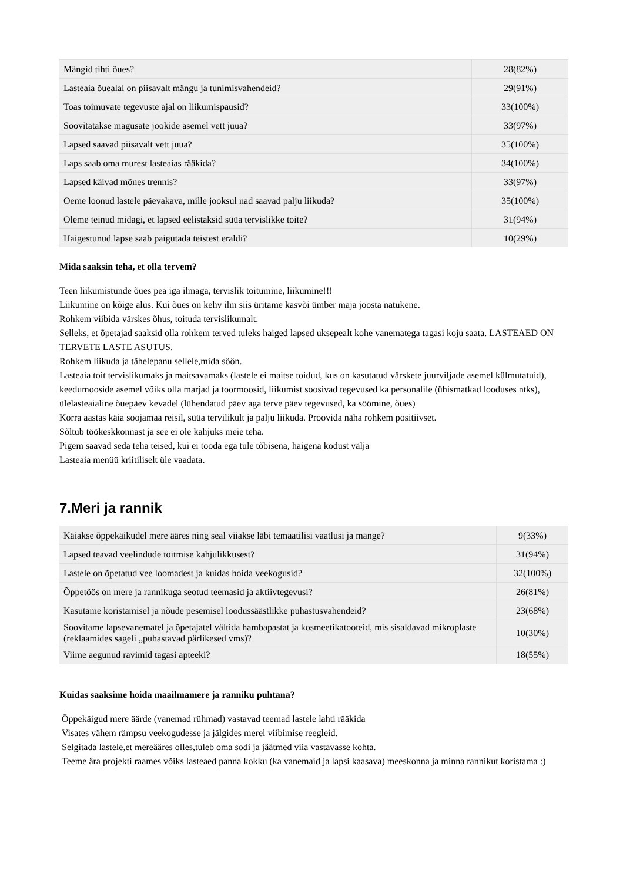| Mängid tihti õues? | 28(82%) |
| Lasteaia õuealal on piisavalt mängu ja tunimisvahendeid? | 29(91%) |
| Toas toimuvate tegevuste ajal on liikumispausid? | 33(100%) |
| Soovitatakse magusate jookide asemel vett juua? | 33(97%) |
| Lapsed saavad piisavalt vett juua? | 35(100%) |
| Laps saab oma murest lasteaias rääkida? | 34(100%) |
| Lapsed käivad mõnes trennis? | 33(97%) |
| Oeme loonud lastele päevakava, mille jooksul nad saavad palju liikuda? | 35(100%) |
| Oleme teinud midagi, et lapsed eelistaksid süüa tervislikke toite? | 31(94%) |
| Haigestunud lapse saab paigutada teistest eraldi? | 10(29%) |
Mida saaksin teha, et olla tervem?
Teen liikumistunde õues pea iga ilmaga, tervislik toitumine, liikumine!!!
Liikumine on kõige alus. Kui õues on kehv ilm siis üritame kasvõi ümber maja joosta natukene.
Rohkem viibida värskes õhus, toituda tervislikumalt.
Selleks, et õpetajad saaksid olla rohkem terved tuleks haiged lapsed uksepealt kohe vanematega tagasi koju saata. LASTEAED ON TERVETE LASTE ASUTUS.
Rohkem liikuda ja tähelepanu sellele,mida söön.
Lasteaia toit tervislikumaks ja maitsavamaks (lastele ei maitse toidud, kus on kasutatud värskete juurviljade asemel külmutatuid), keedumooside asemel võiks olla marjad ja toormoosid, liikumist soosivad tegevused ka personalile (ühismatkad looduses ntks), ülelasteaialine õuepäev kevadel (lühendatud päev aga terve päev tegevused, ka söömine, õues)
Korra aastas käia soojamaa reisil, süüa tervilikult ja palju liikuda. Proovida näha rohkem positiivset.
Sõltub töökeskkonnast ja see ei ole kahjuks meie teha.
Pigem saavad seda teha teised, kui ei tooda ega tule tõbisena, haigena kodust välja
Lasteaia menüü kriitiliselt üle vaadata.
7.Meri ja rannik
| Käiakse õppekäikudel mere ääres ning seal viiakse läbi temaatilisi vaatlusi ja mänge? | 9(33%) |
| Lapsed teavad veelindude toitmise kahjulikkusest? | 31(94%) |
| Lastele on õpetatud vee loomadest ja kuidas hoida veekogusid? | 32(100%) |
| Õppetöös on mere ja rannikuga seotud teemasid ja aktiivtegevusi? | 26(81%) |
| Kasutame koristamisel ja nõude pesemisel loodussäästlikke puhastusvahendeid? | 23(68%) |
| Soovitame lapsevanematel ja õpetajatel vältida hambapastat ja kosmeetikatooteid, mis sisaldavad mikroplaste (reklaamides sageli „puhastavad pärlikesed vms)? | 10(30%) |
| Viime aegunud ravimid tagasi apteeki? | 18(55%) |
Kuidas saaksime hoida maailmamere ja ranniku puhtana?
Õppekäigud mere äärde (vanemad rühmad) vastavad teemad lastele lahti rääkida
Visates vähem rämpsu veekogudesse ja jälgides merel viibimise reegleid.
Selgitada lastele,et mereääres olles,tuleb oma sodi ja jäätmed viia vastavasse kohta.
Teeme ära projekti raames võiks lasteaed panna kokku (ka vanemaid ja lapsi kaasava) meeskonna ja minna rannikut koristama :)